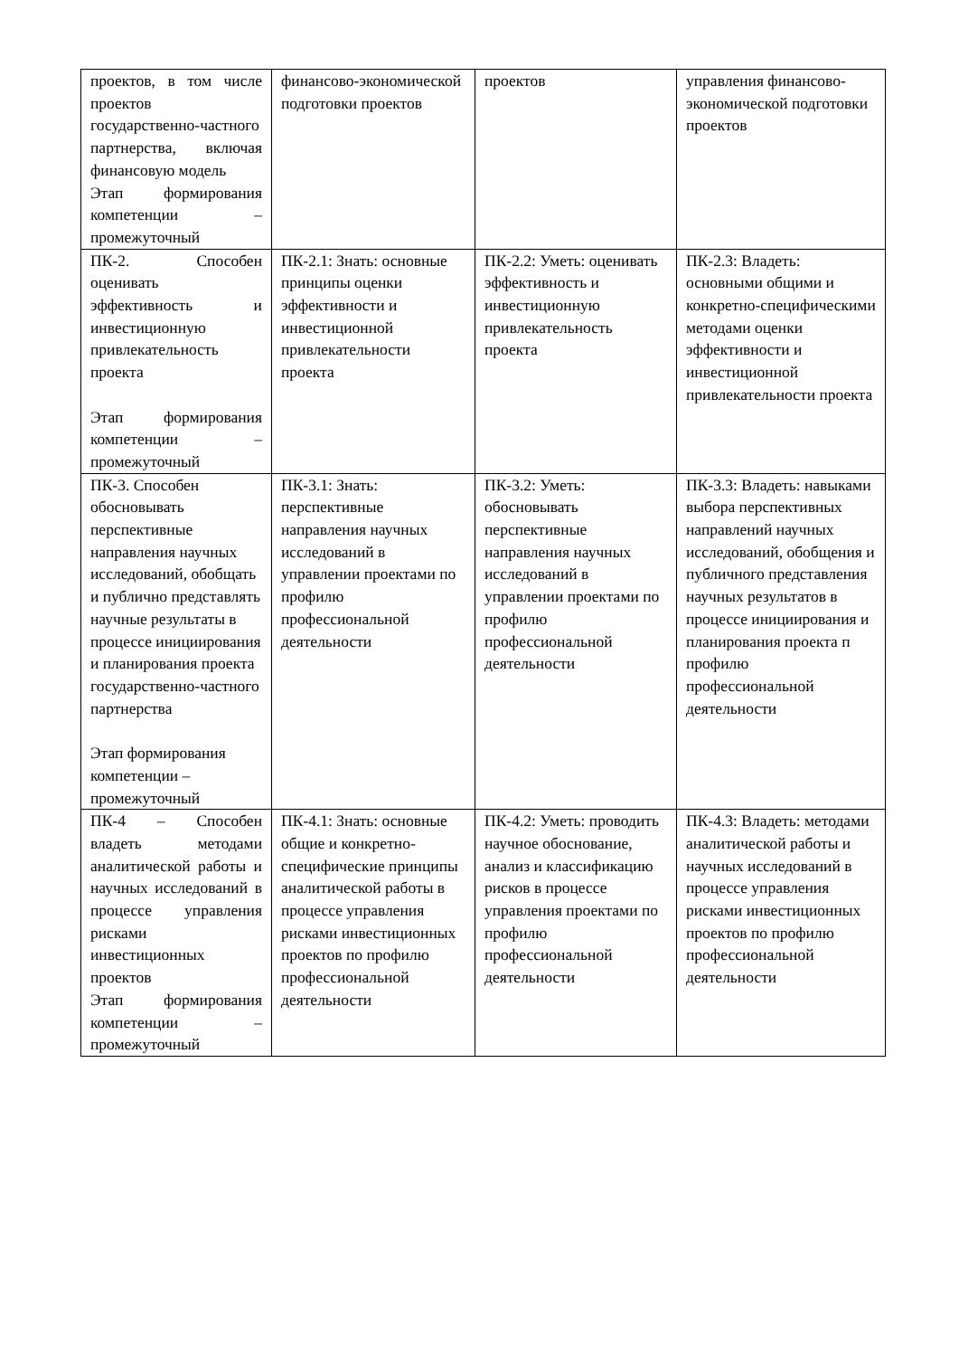| проектов, в том числе проектов государственно-частного партнерства, включая финансовую модель Этап формирования компетенции – промежуточный | финансово-экономической подготовки проектов | проектов | управления финансово-экономической подготовки проектов |
| ПК-2. Способен оценивать эффективность и инвестиционную привлекательность проекта Этап формирования компетенции – промежуточный | ПК-2.1: Знать: основные принципы оценки эффективности и инвестиционной привлекательности проекта | ПК-2.2: Уметь: оценивать эффективность и инвестиционную привлекательность проекта | ПК-2.3: Владеть: основными общими и конкретно-специфическими методами оценки эффективности и инвестиционной привлекательности проекта |
| ПК-3. Способен обосновывать перспективные направления научных исследований, обобщать и публично представлять научные результаты в процессе инициирования и планирования проекта государственно-частного партнерства Этап формирования компетенции – промежуточный | ПК-3.1: Знать: перспективные направления научных исследований в управлении проектами по профилю профессиональной деятельности | ПК-3.2: Уметь: обосновывать перспективные направления научных исследований в управлении проектами по профилю профессиональной деятельности | ПК-3.3: Владеть: навыками выбора перспективных направлений научных исследований, обобщения и публичного представления научных результатов в процессе инициирования и планирования проекта п профилю профессиональной деятельности |
| ПК-4 – Способен владеть методами аналитической работы и научных исследований в процессе управления рисками инвестиционных проектов Этап формирования компетенции – промежуточный | ПК-4.1: Знать: основные общие и конкретно-специфические принципы аналитической работы в процессе управления рисками инвестиционных проектов по профилю профессиональной деятельности | ПК-4.2: Уметь: проводить научное обоснование, анализ и классификацию рисков в процессе управления проектами по профилю профессиональной деятельности | ПК-4.3: Владеть: методами аналитической работы и научных исследований в процессе управления рисками инвестиционных проектов по профилю профессиональной деятельности |